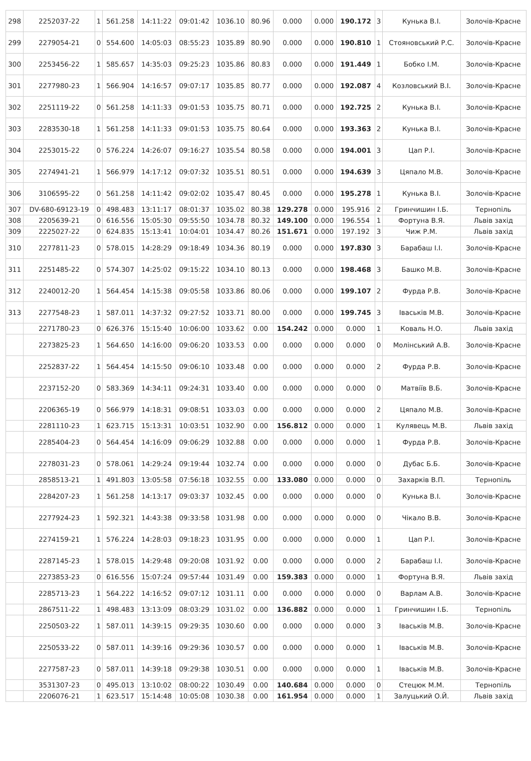| 298 | 2252037-22 | 1 | 561.258 | 14:11:22 | 09:01:42 | 1036.10 | 80.96 | 0.000 | 0.000 | 190.172 | 3 | Кунька В.І. | Золочів-Красне |
| 299 | 2279054-21 | 0 | 554.600 | 14:05:03 | 08:55:23 | 1035.89 | 80.90 | 0.000 | 0.000 | 190.810 | 1 | Стояновський Р.С. | Золочів-Красне |
| 300 | 2253456-22 | 1 | 585.657 | 14:35:03 | 09:25:23 | 1035.86 | 80.83 | 0.000 | 0.000 | 191.449 | 1 | Бобко І.М. | Золочів-Красне |
| 301 | 2277980-23 | 1 | 566.904 | 14:16:57 | 09:07:17 | 1035.85 | 80.77 | 0.000 | 0.000 | 192.087 | 4 | Козловський В.І. | Золочів-Красне |
| 302 | 2251119-22 | 0 | 561.258 | 14:11:33 | 09:01:53 | 1035.75 | 80.71 | 0.000 | 0.000 | 192.725 | 2 | Кунька В.І. | Золочів-Красне |
| 303 | 2283530-18 | 1 | 561.258 | 14:11:33 | 09:01:53 | 1035.75 | 80.64 | 0.000 | 0.000 | 193.363 | 2 | Кунька В.І. | Золочів-Красне |
| 304 | 2253015-22 | 0 | 576.224 | 14:26:07 | 09:16:27 | 1035.54 | 80.58 | 0.000 | 0.000 | 194.001 | 3 | Цап Р.І. | Золочів-Красне |
| 305 | 2274941-21 | 1 | 566.979 | 14:17:12 | 09:07:32 | 1035.51 | 80.51 | 0.000 | 0.000 | 194.639 | 3 | Цяпало М.В. | Золочів-Красне |
| 306 | 3106595-22 | 0 | 561.258 | 14:11:42 | 09:02:02 | 1035.47 | 80.45 | 0.000 | 0.000 | 195.278 | 1 | Кунька В.І. | Золочів-Красне |
| 307 | DV-680-69123-19 | 0 | 498.483 | 13:11:17 | 08:01:37 | 1035.02 | 80.38 | 129.278 | 0.000 | 195.916 | 2 | Гринчишин І.Б. | Тернопіль |
| 308 | 2205639-21 | 0 | 616.556 | 15:05:30 | 09:55:50 | 1034.78 | 80.32 | 149.100 | 0.000 | 196.554 | 1 | Фортуна В.Я. | Львів захід |
| 309 | 2225027-22 | 0 | 624.835 | 15:13:41 | 10:04:01 | 1034.47 | 80.26 | 151.671 | 0.000 | 197.192 | 3 | Чиж Р.М. | Львів захід |
| 310 | 2277811-23 | 0 | 578.015 | 14:28:29 | 09:18:49 | 1034.36 | 80.19 | 0.000 | 0.000 | 197.830 | 3 | Барабаш І.І. | Золочів-Красне |
| 311 | 2251485-22 | 0 | 574.307 | 14:25:02 | 09:15:22 | 1034.10 | 80.13 | 0.000 | 0.000 | 198.468 | 3 | Башко М.В. | Золочів-Красне |
| 312 | 2240012-20 | 1 | 564.454 | 14:15:38 | 09:05:58 | 1033.86 | 80.06 | 0.000 | 0.000 | 199.107 | 2 | Фурда Р.В. | Золочів-Красне |
| 313 | 2277548-23 | 1 | 587.011 | 14:37:32 | 09:27:52 | 1033.71 | 80.00 | 0.000 | 0.000 | 199.745 | 3 | Іваськів М.В. | Золочів-Красне |
| | 2271780-23 | 0 | 626.376 | 15:15:40 | 10:06:00 | 1033.62 | 0.00 | 154.242 | 0.000 | 0.000 | 1 | Коваль Н.О. | Львів захід |
| | 2273825-23 | 1 | 564.650 | 14:16:00 | 09:06:20 | 1033.53 | 0.00 | 0.000 | 0.000 | 0.000 | 0 | Молінський А.В. | Золочів-Красне |
| | 2252837-22 | 1 | 564.454 | 14:15:50 | 09:06:10 | 1033.48 | 0.00 | 0.000 | 0.000 | 0.000 | 2 | Фурда Р.В. | Золочів-Красне |
| | 2237152-20 | 0 | 583.369 | 14:34:11 | 09:24:31 | 1033.40 | 0.00 | 0.000 | 0.000 | 0.000 | 0 | Матвіїв В.Б. | Золочів-Красне |
| | 2206365-19 | 0 | 566.979 | 14:18:31 | 09:08:51 | 1033.03 | 0.00 | 0.000 | 0.000 | 0.000 | 2 | Цяпало М.В. | Золочів-Красне |
| | 2281110-23 | 1 | 623.715 | 15:13:31 | 10:03:51 | 1032.90 | 0.00 | 156.812 | 0.000 | 0.000 | 1 | Кулявець М.В. | Львів захід |
| | 2285404-23 | 0 | 564.454 | 14:16:09 | 09:06:29 | 1032.88 | 0.00 | 0.000 | 0.000 | 0.000 | 1 | Фурда Р.В. | Золочів-Красне |
| | 2278031-23 | 0 | 578.061 | 14:29:24 | 09:19:44 | 1032.74 | 0.00 | 0.000 | 0.000 | 0.000 | 0 | Дубас Б.Б. | Золочів-Красне |
| | 2858513-21 | 1 | 491.803 | 13:05:58 | 07:56:18 | 1032.55 | 0.00 | 133.080 | 0.000 | 0.000 | 0 | Захарків В.П. | Тернопіль |
| | 2284207-23 | 1 | 561.258 | 14:13:17 | 09:03:37 | 1032.45 | 0.00 | 0.000 | 0.000 | 0.000 | 0 | Кунька В.І. | Золочів-Красне |
| | 2277924-23 | 1 | 592.321 | 14:43:38 | 09:33:58 | 1031.98 | 0.00 | 0.000 | 0.000 | 0.000 | 0 | Чікало В.В. | Золочів-Красне |
| | 2274159-21 | 1 | 576.224 | 14:28:03 | 09:18:23 | 1031.95 | 0.00 | 0.000 | 0.000 | 0.000 | 1 | Цап Р.І. | Золочів-Красне |
| | 2287145-23 | 1 | 578.015 | 14:29:48 | 09:20:08 | 1031.92 | 0.00 | 0.000 | 0.000 | 0.000 | 2 | Барабаш І.І. | Золочів-Красне |
| | 2273853-23 | 0 | 616.556 | 15:07:24 | 09:57:44 | 1031.49 | 0.00 | 159.383 | 0.000 | 0.000 | 1 | Фортуна В.Я. | Львів захід |
| | 2285713-23 | 1 | 564.222 | 14:16:52 | 09:07:12 | 1031.11 | 0.00 | 0.000 | 0.000 | 0.000 | 0 | Варлам А.В. | Золочів-Красне |
| | 2867511-22 | 1 | 498.483 | 13:13:09 | 08:03:29 | 1031.02 | 0.00 | 136.882 | 0.000 | 0.000 | 1 | Гринчишин І.Б. | Тернопіль |
| | 2250503-22 | 1 | 587.011 | 14:39:15 | 09:29:35 | 1030.60 | 0.00 | 0.000 | 0.000 | 0.000 | 3 | Іваськів М.В. | Золочів-Красне |
| | 2250533-22 | 0 | 587.011 | 14:39:16 | 09:29:36 | 1030.57 | 0.00 | 0.000 | 0.000 | 0.000 | 1 | Іваськів М.В. | Золочів-Красне |
| | 2277587-23 | 0 | 587.011 | 14:39:18 | 09:29:38 | 1030.51 | 0.00 | 0.000 | 0.000 | 0.000 | 1 | Іваськів М.В. | Золочів-Красне |
| | 3531307-23 | 0 | 495.013 | 13:10:02 | 08:00:22 | 1030.49 | 0.00 | 140.684 | 0.000 | 0.000 | 0 | Стецюк М.М. | Тернопіль |
| | 2206076-21 | 1 | 623.517 | 15:14:48 | 10:05:08 | 1030.38 | 0.00 | 161.954 | 0.000 | 0.000 | 1 | Залуцький О.Й. | Львів захід |